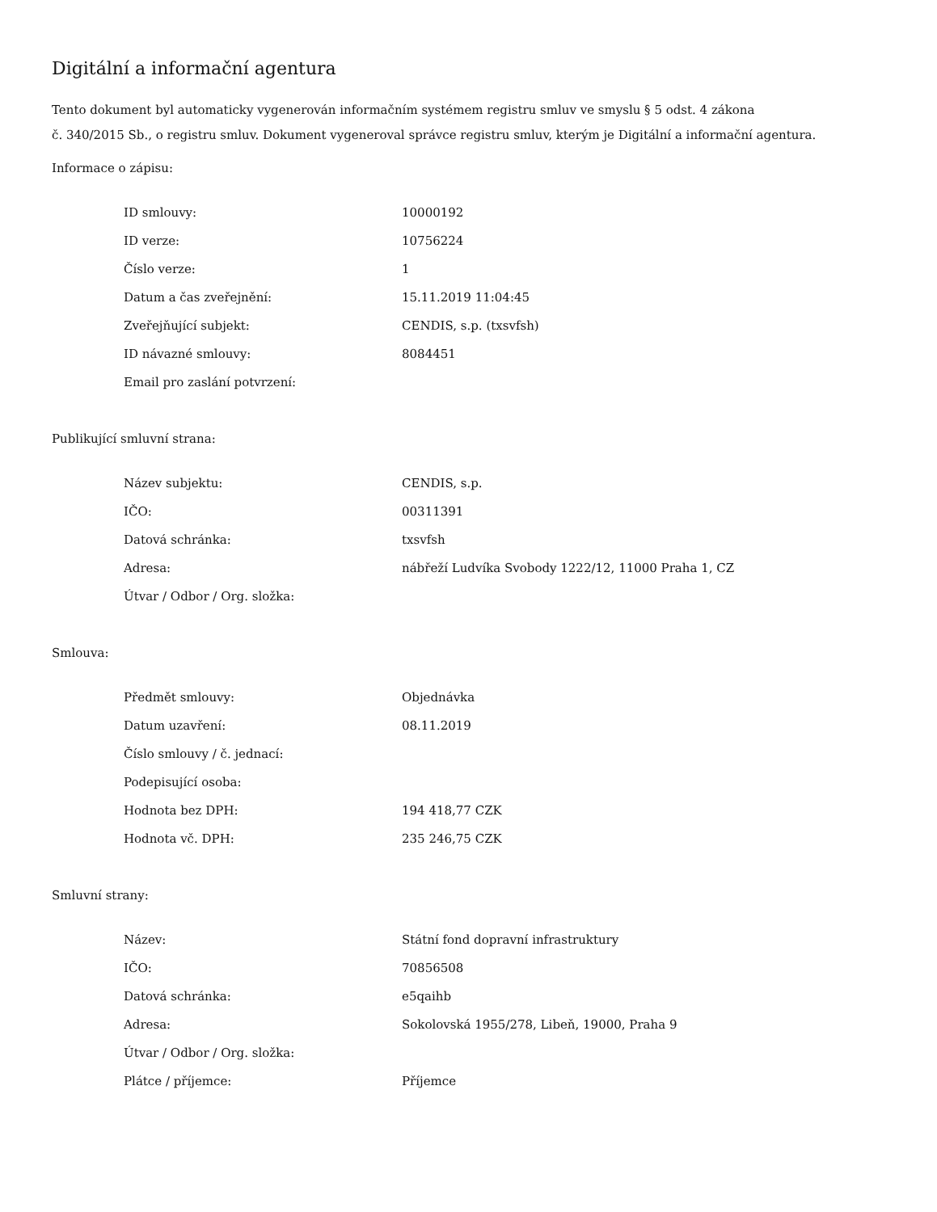Digitální a informační agentura
Tento dokument byl automaticky vygenerován informačním systémem registru smluv ve smyslu § 5 odst. 4 zákona
č. 340/2015 Sb., o registru smluv. Dokument vygeneroval správce registru smluv, kterým je Digitální a informační agentura.
Informace o zápisu:
| ID smlouvy: | 10000192 |
| ID verze: | 10756224 |
| Číslo verze: | 1 |
| Datum a čas zveřejnění: | 15.11.2019 11:04:45 |
| Zveřejňující subjekt: | CENDIS, s.p. (txsvfsh) |
| ID návazné smlouvy: | 8084451 |
| Email pro zaslání potvrzení: | |
Publikující smluvní strana:
| Název subjektu: | CENDIS, s.p. |
| IČO: | 00311391 |
| Datová schránka: | txsvfsh |
| Adresa: | nábřeží Ludvíka Svobody 1222/12, 11000 Praha 1, CZ |
| Útvar / Odbor / Org. složka: | |
Smlouva:
| Předmět smlouvy: | Objednávka |
| Datum uzavření: | 08.11.2019 |
| Číslo smlouvy / č. jednací: | |
| Podepisující osoba: | |
| Hodnota bez DPH: | 194 418,77 CZK |
| Hodnota vč. DPH: | 235 246,75 CZK |
Smluvní strany:
| Název: | Státní fond dopravní infrastruktury |
| IČO: | 70856508 |
| Datová schránka: | e5qaihb |
| Adresa: | Sokolovská 1955/278, Libeň, 19000, Praha 9 |
| Útvar / Odbor / Org. složka: | |
| Plátce / příjemce: | Příjemce |